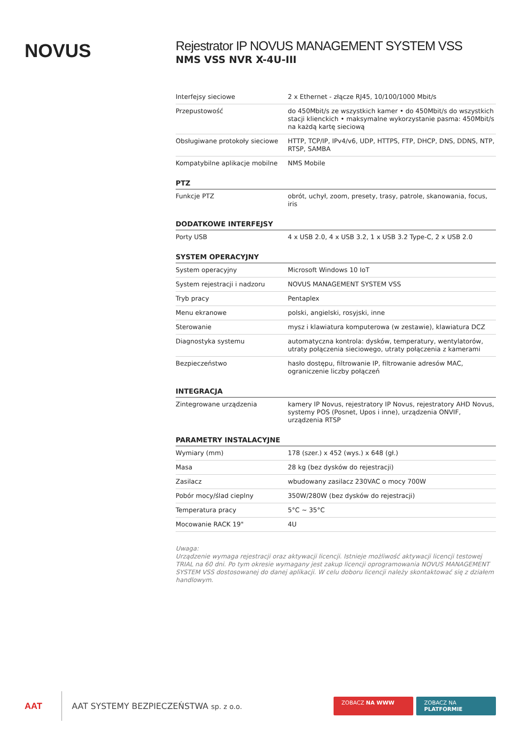NOVUS
Rejestrator IP NOVUS MANAGEMENT SYSTEM VSS
NMS VSS NVR X-4U-III
| Interfejsy sieciowe | 2 x Ethernet - złącze RJ45, 10/100/1000 Mbit/s |
| Przepustowość | do 450Mbit/s ze wszystkich kamer • do 450Mbit/s do wszystkich stacji klienckich • maksymalne wykorzystanie pasma: 450Mbit/s na każdą kartę sieciową |
| Obsługiwane protokoły sieciowe | HTTP, TCP/IP, IPv4/v6, UDP, HTTPS, FTP, DHCP, DNS, DDNS, NTP, RTSP, SAMBA |
| Kompatybilne aplikacje mobilne | NMS Mobile |
| PTZ | |
| Funkcje PTZ | obrót, uchył, zoom, presety, trasy, patrole, skanowania, focus, iris |
| DODATKOWE INTERFEJSY | |
| Porty USB | 4 x USB 2.0, 4 x USB 3.2, 1 x USB 3.2 Type-C, 2 x USB 2.0 |
| SYSTEM OPERACYJNY | |
| System operacyjny | Microsoft Windows 10 IoT |
| System rejestracji i nadzoru | NOVUS MANAGEMENT SYSTEM VSS |
| Tryb pracy | Pentaplex |
| Menu ekranowe | polski, angielski, rosyjski, inne |
| Sterowanie | mysz i klawiatura komputerowa (w zestawie), klawiatura DCZ |
| Diagnostyka systemu | automatyczna kontrola: dysków, temperatury, wentylatorów, utraty połączenia sieciowego, utraty połączenia z kamerami |
| Bezpieczeństwo | hasło dostępu, filtrowanie IP, filtrowanie adresów MAC, ograniczenie liczby połączeń |
| INTEGRACJA | |
| Zintegrowane urządzenia | kamery IP Novus, rejestratory IP Novus, rejestratory AHD Novus, systemy POS (Posnet, Upos i inne), urządzenia ONVIF, urządzenia RTSP |
| PARAMETRY INSTALACYJNE | |
| Wymiary (mm) | 178 (szer.) x 452 (wys.) x 648 (gł.) |
| Masa | 28 kg (bez dysków do rejestracji) |
| Zasilacz | wbudowany zasilacz 230VAC o mocy 700W |
| Pobór mocy/ślad cieplny | 350W/280W (bez dysków do rejestracji) |
| Temperatura pracy | 5°C ~ 35°C |
| Mocowanie RACK 19" | 4U |
Uwaga:
Urządzenie wymaga rejestracji oraz aktywacji licencji. Istnieje możliwość aktywacji licencji testowej TRIAL na 60 dni. Po tym okresie wymagany jest zakup licencji oprogramowania NOVUS MANAGEMENT SYSTEM VSS dostosowanej do danej aplikacji. W celu doboru licencji należy skontaktować się z działem handlowym.
AAT
AAT SYSTEMY BEZPIECZEŃSTWA sp. z o.o.
ZOBACZ NA WWW ZOBACZ NA PLATFORMIE